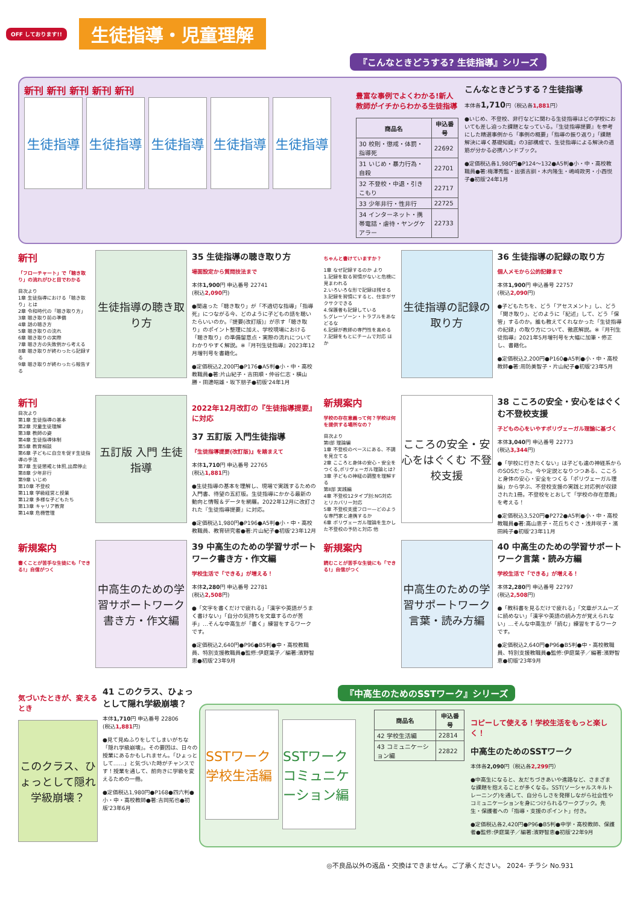OFF しております!! 生徒指導・児童理解
『こんなときどうする? 生徒指導』シリーズ
新刊 新刊 新刊 新刊 新刊
生徒指導 生徒指導 生徒指導 生徒指導 生徒指導
豊富な事例でよくわかる!新人教師がイチからわかる生徒指導
| 商品名 | 申込番号 |
| --- | --- |
| 30 校則・懲戒・体罰・指導死 | 22692 |
| 31 いじめ・暴力行為・自殺 | 22701 |
| 32 不登校・中退・引きこもり | 22717 |
| 33 少年非行・性非行 | 22725 |
| 34 インターネット・携帯電話・虐待・ヤングケアラー | 22733 |
こんなときどうする？生徒指導
本体各1,710円（税込各1,881円）
●いじめ、不登校、非行などに関わる生徒指導はどの学校においても差し迫った課題となっている。『生徒指導提要』を参考にした精選事例から「事例の概要」「指導の振り返り」「課題解決に導く基礎知識」の3部構成で、生徒指導による解決の道筋が分かる必携ハンドブック。
●定価税込各1,980円●P124～132●A5判●小・中・高校教職員●著:梅澤秀監・出張吉訓・木内隆生・嶋崎政男・小西悦子●初版'24年1月
新刊
「フローチャート」で「聴き取り」の流れがひと目でわかる
目次より
1章 生徒指導における「聴き取り」とは
2章 令和時代の「聴き取り方」
3章 聴き取り前の準備
4章 話の聴き方
5章 聴き取りの流れ
6章 聴き取りの実際
7章 聴き方の失敗例から考える
8章 聴き取りが終わったら記録する
9章 聴き取りが終わったら報告する
生徒指導の聴き取り方
35 生徒指導の聴き取り方
場面設定から質問技法まで
本体1,900円 申込番号 22741
(税込2,090円)
●間違った「聴き取り」が「不適切な指導」「指導死」につながる今、どのように子どもの話を聴いたらいいのか。『提要(改訂版)』が示す「聴き取り」のポイント整理に加え、学校現場における「聴き取り」の準備留意点・実際の流れについてわかりやすく解説。※『月刊生徒指導』2023年12月増刊号を書籍化。
●定価税込2,200円●P176●A5判●小・中・高校教職員●著:片山紀子・吉田順・仲谷仁志・横山勝・田邊昭雄・坂下朋子●初版'24年1月
ちゃんと書けていますか？
1章 なぜ記録するのか より
1.記録を取る習慣がないと危機に見まわれる
2.いろいろな形で記録は残せる
3.記録を習慣にすると、仕事がサクサクできる
4.保護者も記録している
5.グレーゾーン・トラブルをあなどるな
6.記録が教師の専門性を高める
7.記録をもとにチームで対応 ほか
生徒指導の記録の取り方
36 生徒指導の記録の取り方
個人メモから公的記録まで
本体1,900円 申込番号 22757
(税込2,090円)
●子どもたちを、どう「アセスメント」し、どう「聞き取り」、どのように「記述」して、どう「保管」するのか。誰も教えてくれなかった「生徒指導の記録」の取り方について、徹底解説。※『月刊生徒指導』2021年5月増刊号を大幅に加筆・修正し、書籍化。
●定価税込2,200円●P160●A5判●小・中・高校教師●著:周防美智子・片山紀子●初版'23年5月
新刊
目次より
第1章 生徒指導の基本
第2章 児童生徒理解
第3章 教師の姿
第4章 生徒指導体制
第5章 教育相談
第6章 子どもに自立を促す生徒指導の手法
第7章 生徒懲戒と体罰,出席停止
第8章 少年非行
第9章 いじめ
第10章 不登校
第11章 学級経営と授業
第12章 多様な子どもたち
第13章 キャリア教育
第14章 危機管理
五訂版 入門 生徒指導
2022年12月改訂の『生徒指導提要』に対応
37 五訂版 入門生徒指導
『生徒指導提要(改訂版)』を踏まえて
本体1,710円 申込番号 22765
(税込1,881円)
●生徒指導の基本を理解し、現場で実践するための入門書、待望の五訂版。生徒指導にかかる最新の動向と情報＆データを網羅。2022年12月に改訂された『生徒指導提要』に対応。
●定価税込1,980円●P196●A5判●小・中・高校教職員、教育研究者●著:片山紀子●初版'23年12月
新規案内
学校の存在意義って何？学校は何を提供する場所なの？
目次より
第Ⅰ部 理論編
1章 不登校のベースにある、不調を見立てる
2章 こころと身体の安心・安全をつくる,ポリヴェーガル理論とは?
3章 子どもの神経の調整を理解する
第Ⅱ部 実践編
4章 不登校12タイプ別:NG対応とリカバリー対応
5章 不登校支援フロー—どのような専門家と連携するか
6章 ポリヴェーガル理論を生かした不登校の予防と対応 他
こころの安全・安心をはぐくむ 不登校支援
38 こころの安全・安心をはぐくむ不登校支援
子どもの心をいやすポリヴェーガル理論に基づく
本体3,040円 申込番号 22773
(税込3,344円)
●「学校に行きたくない」は子ども達の神経系からのSOSだった。今や定説となりつつある、こころと身体の安心・安全をつくる「ポリヴェーガル理論」から学ぶ、不登校支援の実践と対応例が収録された1冊。不登校をとおして「学校の存在意義」を考える！
●定価税込3,520円●P272●A5判●小・中・高校教職員●著:高山恵子・花丘ちぐさ・浅井咲子・濱田純子●初版'23年11月
新規案内
書くことが苦手な生徒にも「できる!」自信がつく
中高生のための学習サポートワーク 書き方・作文編
39 中高生のための学習サポートワーク書き方・作文編
学校生活で「できる」が増える！
本体2,280円 申込番号 22781
(税込2,508円)
●「文字を書くだけで疲れる」「漢字や英語がうまく書けない」「自分の気持ちを文章するのが苦手」…そんな中高生が「書く」練習をするワークです。
●定価税込2,640円●P96●B5判●中・高校教職員、特別支援教職員●監修:伊庭葉子／編著:濱野智恵●初版'23年9月
新規案内
読むことが苦手な生徒にも「できる!」自信がつく
中高生のための学習サポートワーク 言葉・読み方編
40 中高生のための学習サポートワーク言葉・読み方編
学校生活で「できる」が増える！
本体2,280円 申込番号 22797
(税込2,508円)
●「教科書を見るだけで疲れる」「文章がスムーズに読めない」「漢字や英語の読み方が覚えられない」…そんな中高生が「読む」練習をするワークです。
●定価税込2,640円●P96●B5判●中・高校教職員、特別支援教職員●監修:伊庭葉子／編著:濱野智恵●初版'23年9月
気づいたときが、変えるとき
このクラス、ひょっとして隠れ学級崩壊？
41 このクラス、ひょっとして隠れ学級崩壊？
本体1,710円 申込番号 22806
(税込1,881円)
●見て見ぬふりをしてしまいがちな「隠れ学級崩壊」。その要因は、日々の授業にあるかもしれません。「ひょっとして……」と気づいた時がチャンスです！授業を通して、前向きに学級を変えるための一冊。
●定価税込1,980円●P168●四六判●小・中・高校教師●著:吉岡拓也●初版'23年6月
『中高生のためのSSTワーク』シリーズ
SSTワーク 学校生活編 SSTワーク コミュニケーション編
| 商品名 | 申込番号 |
| --- | --- |
| 42 学校生活編 | 22814 |
| 43 コミュニケーション編 | 22822 |
コピーして使える！学校生活をもっと楽しく！
中高生のためのSSTワーク
本体各2,090円（税込各2,299円）
●中高生になると、友だちづきあいや進路など、さまざまな課題を抱えることが多くなる。SST(ソーシャルスキルトレーニング)を通して、自分らしさを発揮しながら社会性やコミュニケーションを身につけられるワークブック。先生・保護者への「指導・支援のポイント」付き。
●定価税込各2,420円●P96●B5判●中学・高校教師、保護者●監修:伊庭葉子／編著:濱野智恵●初版'22年9月
◎不良品以外の返品・交換はできません。ご了承ください。 2024- チラシ No.931